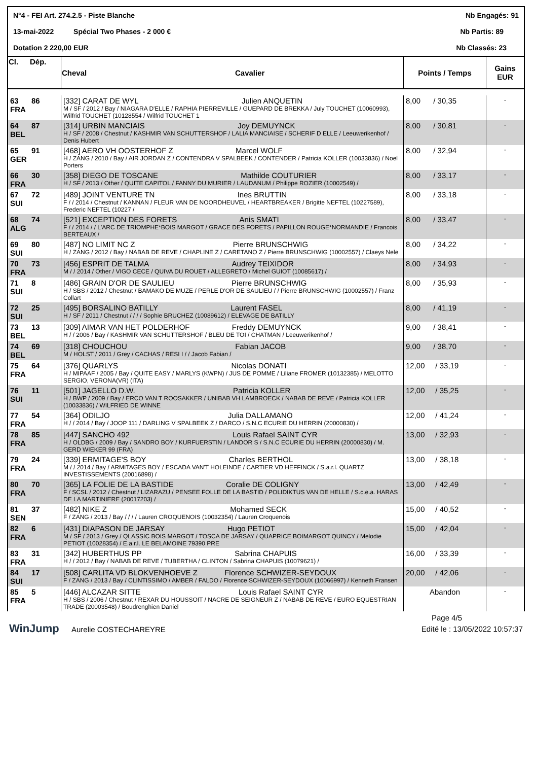N°4 - FEI Art. 274.2.5 - Piste Blanche Nb Engagés: 91
13-mai-2022 Spécial Two Phases - 2 000 € Nb Partis: 89
Dotation 2 220,00 EUR Nb Classés: 23
| Cl. | Dép. | Cheval | Cavalier | Points / Temps | Gains EUR |
| --- | --- | --- | --- | --- | --- |
| 63 FRA | 86 | [332] CARAT DE WYL Julien ANQUETIN M / SF / 2012 / Bay / NIAGARA D'ELLE / RAPHIA PIERREVILLE / GUEPARD DE BREKKA / July TOUCHET (10060993), Wilfrid TOUCHET (10128554 / Wilfrid TOUCHET 1 | | 8,00 / 30,35 | - |
| 64 BEL | 87 | [314] URBIN MANCIAIS Joy DEMUYNCK H / SF / 2008 / Chestnut / KASHMIR VAN SCHUTTERSHOF / LALIA MANCIAISE / SCHERIF D ELLE / Leeuwerikenhof / Denis Hubert | | 8,00 / 30,81 | - |
| 65 GER | 91 | [468] AERO VH OOSTERHOF Z Marcel WOLF H / ZANG / 2010 / Bay / AIR JORDAN Z / CONTENDRA V SPALBEEK / CONTENDER / Patricia KOLLER (10033836) / Noel Porters | | 8,00 / 32,94 | - |
| 66 FRA | 30 | [358] DIEGO DE TOSCANE Mathilde COUTURIER H / SF / 2013 / Other / QUITE CAPITOL / FANNY DU MURIER / LAUDANUM / Philippe ROZIER (10002549) / | | 8,00 / 33,17 | - |
| 67 SUI | 72 | [489] JOINT VENTURE TN Ines BRUTTIN F / / 2014 / Chestnut / KANNAN / FLEUR VAN DE NOORDHEUVEL / HEARTBREAKER / Brigitte NEFTEL (10227589), Frederic NEFTEL (10227 / | | 8,00 / 33,18 | - |
| 68 ALG | 74 | [521] EXCEPTION DES FORETS Anis SMATI F / / 2014 / / L'ARC DE TRIOMPHE*BOIS MARGOT / GRACE DES FORETS / PAPILLON ROUGE*NORMANDIE / Francois BERTEAUX / | | 8,00 / 33,47 | - |
| 69 SUI | 80 | [487] NO LIMIT NC Z Pierre BRUNSCHWIG H / ZANG / 2012 / Bay / NABAB DE REVE / CHAPLINE Z / CARETANO Z / Pierre BRUNSCHWIG (10002557) / Claeys Nele | | 8,00 / 34,22 | - |
| 70 FRA | 73 | [456] ESPRIT DE TALMA Audrey TEIXIDOR M / / 2014 / Other / VIGO CECE / QUIVA DU ROUET / ALLEGRETO / Michel GUIOT (10085617) / | | 8,00 / 34,93 | - |
| 71 SUI | 8 | [486] GRAIN D'OR DE SAULIEU Pierre BRUNSCHWIG H / SBS / 2012 / Chestnut / BAMAKO DE MUZE / PERLE D'OR DE SAULIEU / / Pierre BRUNSCHWIG (10002557) / Franz Collart | | 8,00 / 35,93 | - |
| 72 SUI | 25 | [495] BORSALINO BATILLY Laurent FASEL H / SF / 2011 / Chestnut / / / / Sophie BRUCHEZ (10089612) / ELEVAGE DE BATILLY | | 8,00 / 41,19 | - |
| 73 BEL | 13 | [309] AIMAR VAN HET POLDERHOF Freddy DEMUYNCK H / / 2006 / Bay / KASHMIR VAN SCHUTTERSHOF / BLEU DE TOI / CHATMAN / Leeuwerikenhof / | | 9,00 / 38,41 | - |
| 74 BEL | 69 | [318] CHOUCHOU Fabian JACOB M / HOLST / 2011 / Grey / CACHAS / RESI I / / Jacob Fabian / | | 9,00 / 38,70 | - |
| 75 FRA | 64 | [376] QUARLYS Nicolas DONATI H / MIPAAF / 2005 / Bay / QUITE EASY / MARLYS (KWPN) / JUS DE POMME / Liliane FROMER (10132385) / MELOTTO SERGIO, VERONA(VR) (ITA) | | 12,00 / 33,19 | - |
| 76 SUI | 11 | [501] JAGELLO D.W. Patricia KOLLER H / BWP / 2009 / Bay / ERCO VAN T ROOSAKKER / UNIBAB VH LAMBROECK / NABAB DE REVE / Patricia KOLLER (10033836) / WILFRIED DE WINNE | | 12,00 / 35,25 | - |
| 77 FRA | 54 | [364] ODILJO Julia DALLAMANO H / / 2014 / Bay / JOOP 111 / DARLING V SPALBEEK Z / DARCO / S.N.C ECURIE DU HERRIN (20000830) / | | 12,00 / 41,24 | - |
| 78 FRA | 85 | [447] SANCHO 492 Louis Rafael SAINT CYR H / OLDBG / 2009 / Bay / SANDRO BOY / KURFUERSTIN / LANDOR S / S.N.C ECURIE DU HERRIN (20000830) / M. GERD WIEKER 99 (FRA) | | 13,00 / 32,93 | - |
| 79 FRA | 24 | [339] ERMITAGE'S BOY Charles BERTHOL M / / 2014 / Bay / ARMITAGES BOY / ESCADA VAN'T HOLEINDE / CARTIER VD HEFFINCK / S.a.r.l. QUARTZ INVESTISSEMENTS (20016898) / | | 13,00 / 38,18 | - |
| 80 FRA | 70 | [365] LA FOLIE DE LA BASTIDE Coralie DE COLIGNY F / SCSL / 2012 / Chestnut / LIZARAZU / PENSEE FOLLE DE LA BASTID / POLIDIKTUS VAN DE HELLE / S.c.e.a. HARAS DE LA MARTINIERE (20017203) / | | 13,00 / 42,49 | - |
| 81 SEN | 37 | [482] NIKE Z Mohamed SECK F / ZANG / 2013 / Bay / / / / Lauren CROQUENOIS (10032354) / Lauren Croquenois | | 15,00 / 40,52 | - |
| 82 FRA | 6 | [431] DIAPASON DE JARSAY Hugo PETIOT M / SF / 2013 / Grey / QLASSIC BOIS MARGOT / TOSCA DE JARSAY / QUAPRICE BOIMARGOT QUINCY / Melodie PETIOT (10028354) / E.a.r.l. LE BELAMOINE 79390 PRE | | 15,00 / 42,04 | - |
| 83 FRA | 31 | [342] HUBERTHUS PP Sabrina CHAPUIS H / / 2012 / Bay / NABAB DE REVE / TUBERTHA / CLINTON / Sabrina CHAPUIS (10079621) / | | 16,00 / 33,39 | - |
| 84 SUI | 17 | [508] CARLITA VD BLOKVENHOEVE Z Florence SCHWIZER-SEYDOUX F / ZANG / 2013 / Bay / CLINTISSIMO / AMBER / FALDO / Florence SCHWIZER-SEYDOUX (10066997) / Kenneth Fransen | | 20,00 / 42,06 | - |
| 85 FRA | 5 | [446] ALCAZAR SITTE Louis Rafael SAINT CYR H / SBS / 2006 / Chestnut / REXAR DU HOUSSOIT / NACRE DE SEIGNEUR Z / NABAB DE REVE / EURO EQUESTRIAN TRADE (20003548) / Boudrenghien Daniel | | Abandon | - |
Page 4/5
WinJump Aurelie COSTECHAREYRE Edité le : 13/05/2022 10:57:37